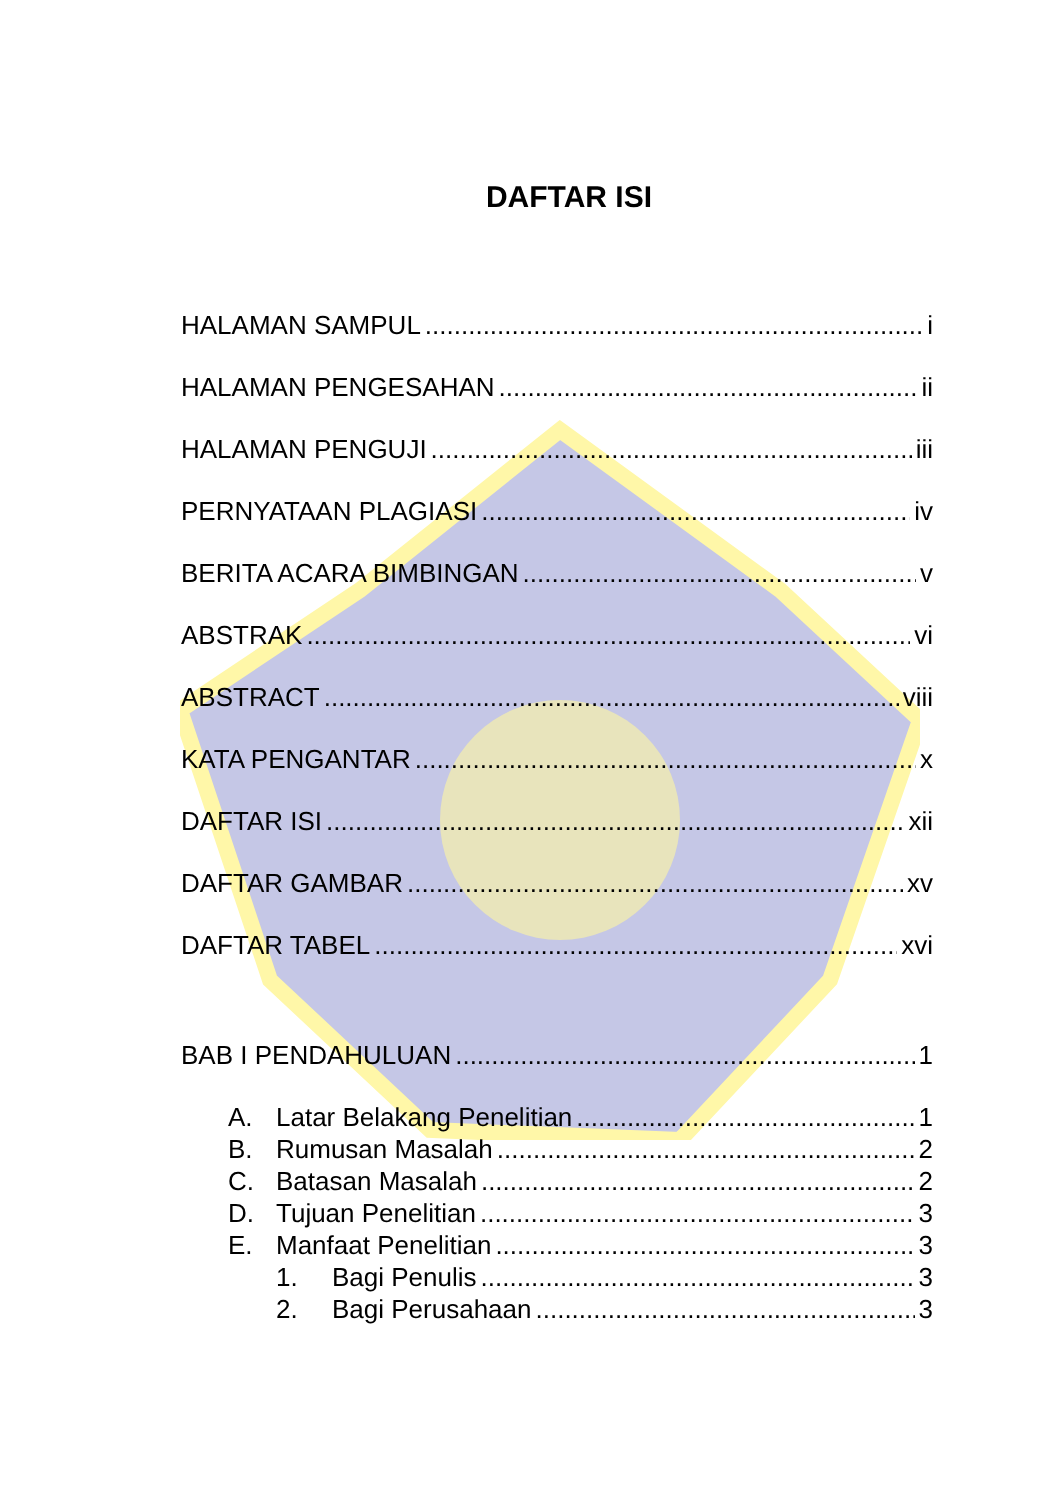DAFTAR ISI
HALAMAN SAMPUL i
HALAMAN PENGESAHAN ii
HALAMAN PENGUJI iii
PERNYATAAN PLAGIASI iv
BERITA ACARA BIMBINGAN v
ABSTRAK vi
ABSTRACT viii
KATA PENGANTAR x
DAFTAR ISI xii
DAFTAR GAMBAR xv
DAFTAR TABEL xvi
BAB I PENDAHULUAN 1
A. Latar Belakang Penelitian 1
B. Rumusan Masalah 2
C. Batasan Masalah 2
D. Tujuan Penelitian 3
E. Manfaat Penelitian 3
1. Bagi Penulis 3
2. Bagi Perusahaan 3